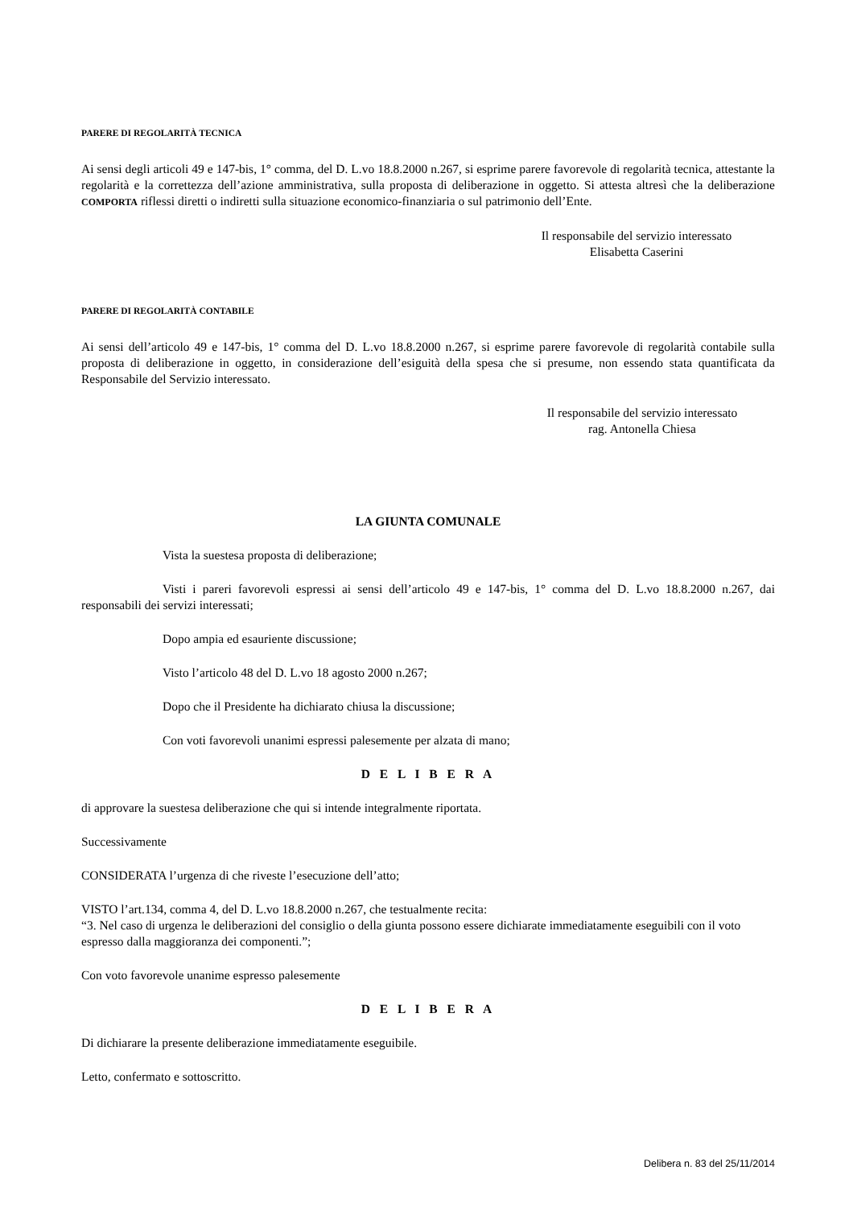PARERE DI REGOLARITÀ TECNICA
Ai sensi degli articoli 49 e 147-bis, 1° comma, del D. L.vo 18.8.2000 n.267, si esprime parere favorevole di regolarità tecnica, attestante la regolarità e la correttezza dell’azione amministrativa, sulla proposta di deliberazione in oggetto. Si attesta altresì che la deliberazione COMPORTA riflessi diretti o indiretti sulla situazione economico-finanziaria o sul patrimonio dell’Ente.
Il responsabile del servizio interessato
Elisabetta Caserini
PARERE DI REGOLARITÀ CONTABILE
Ai sensi dell’articolo 49 e 147-bis, 1° comma del D. L.vo 18.8.2000 n.267, si esprime parere favorevole di regolarità contabile sulla proposta di deliberazione in oggetto, in considerazione dell’esiguità della spesa che si presume, non essendo stata quantificata da Responsabile del Servizio interessato.
Il responsabile del servizio interessato
rag. Antonella Chiesa
LA GIUNTA COMUNALE
Vista la suestesa proposta di deliberazione;
Visti i pareri favorevoli espressi ai sensi dell’articolo 49 e 147-bis, 1° comma del D. L.vo 18.8.2000 n.267, dai responsabili dei servizi interessati;
Dopo ampia ed esauriente discussione;
Visto l’articolo 48 del D. L.vo 18 agosto 2000 n.267;
Dopo che il Presidente ha dichiarato chiusa la discussione;
Con voti favorevoli unanimi espressi palesemente per alzata di mano;
D E L I B E R A
di approvare la suestesa deliberazione che qui si intende integralmente riportata.
Successivamente
CONSIDERATA l’urgenza di che riveste l’esecuzione dell’atto;
VISTO l’art.134, comma 4, del D. L.vo 18.8.2000 n.267, che testualmente recita:
“3. Nel caso di urgenza le deliberazioni del consiglio o della giunta possono essere dichiarate immediatamente eseguibili con il voto espresso dalla maggioranza dei componenti.”;
Con voto favorevole unanime espresso palesemente
D E L I B E R A
Di dichiarare la presente deliberazione immediatamente eseguibile.
Letto, confermato e sottoscritto.
Delibera n. 83 del 25/11/2014